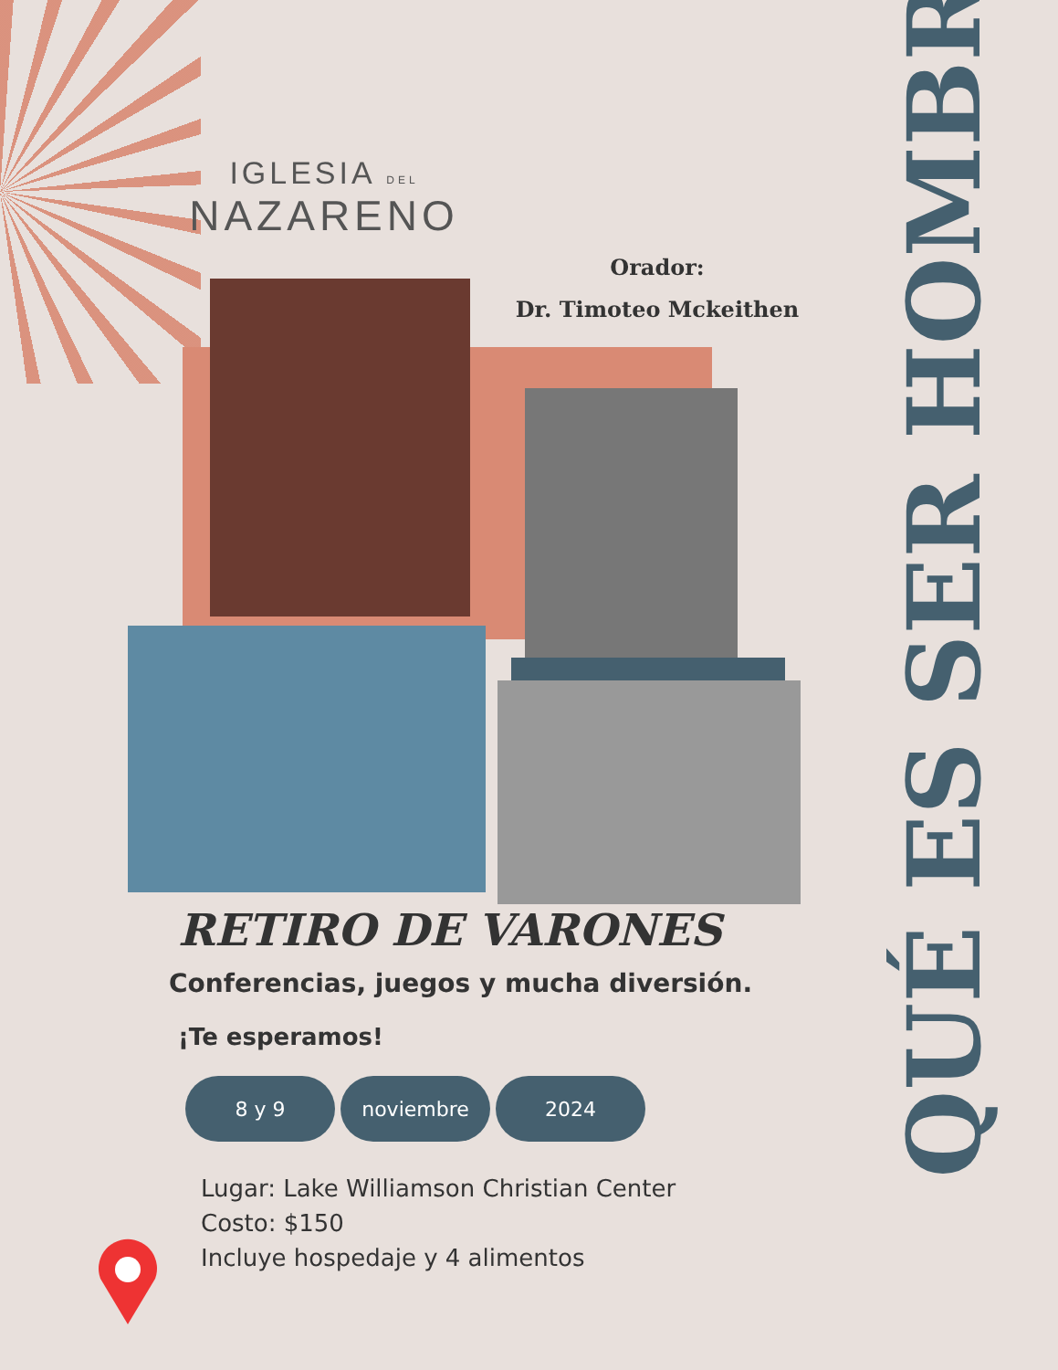IGLESIA DEL
NAZARENO
Orador:
Dr. Timoteo Mckeithen
QUÉ ES SER HOMBRE
RETIRO DE VARONES
Conferencias, juegos y mucha diversión.
¡Te esperamos!
8 y 9 noviembre 2024
Lugar: Lake Williamson Christian Center
Costo: $150
Incluye hospedaje y 4 alimentos